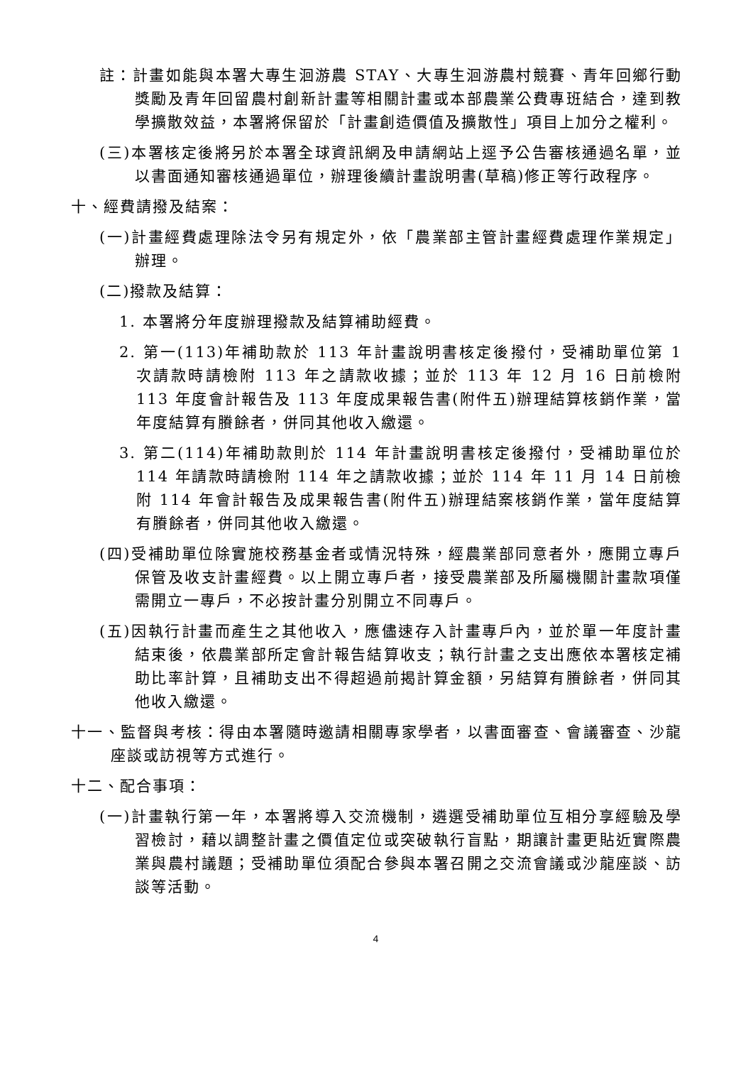註：計畫如能與本署大專生洄游農 STAY、大專生洄游農村競賽、青年回鄉行動獎勵及青年回留農村創新計畫等相關計畫或本部農業公費專班結合，達到教學擴散效益，本署將保留於「計畫創造價值及擴散性」項目上加分之權利。
(三)本署核定後將另於本署全球資訊網及申請網站上逕予公告審核通過名單，並以書面通知審核通過單位，辦理後續計畫說明書(草稿)修正等行政程序。
十、經費請撥及結案：
(一)計畫經費處理除法令另有規定外，依「農業部主管計畫經費處理作業規定」辦理。
(二)撥款及結算：
1. 本署將分年度辦理撥款及結算補助經費。
2. 第一(113)年補助款於 113 年計畫說明書核定後撥付，受補助單位第 1 次請款時請檢附 113 年之請款收據；並於 113 年 12 月 16 日前檢附 113 年度會計報告及 113 年度成果報告書(附件五)辦理結算核銷作業，當年度結算有賸餘者，併同其他收入繳還。
3. 第二(114)年補助款則於 114 年計畫說明書核定後撥付，受補助單位於 114 年請款時請檢附 114 年之請款收據；並於 114 年 11 月 14 日前檢附 114 年會計報告及成果報告書(附件五)辦理結案核銷作業，當年度結算有賸餘者，併同其他收入繳還。
(四)受補助單位除實施校務基金者或情況特殊，經農業部同意者外，應開立專戶保管及收支計畫經費。以上開立專戶者，接受農業部及所屬機關計畫款項僅需開立一專戶，不必按計畫分別開立不同專戶。
(五)因執行計畫而產生之其他收入，應儘速存入計畫專戶內，並於單一年度計畫結束後，依農業部所定會計報告結算收支；執行計畫之支出應依本署核定補助比率計算，且補助支出不得超過前揭計算金額，另結算有賸餘者，併同其他收入繳還。
十一、監督與考核：得由本署隨時邀請相關專家學者，以書面審查、會議審查、沙龍座談或訪視等方式進行。
十二、配合事項：
(一)計畫執行第一年，本署將導入交流機制，遴選受補助單位互相分享經驗及學習檢討，藉以調整計畫之價值定位或突破執行盲點，期讓計畫更貼近實際農業與農村議題；受補助單位須配合參與本署召開之交流會議或沙龍座談、訪談等活動。
4